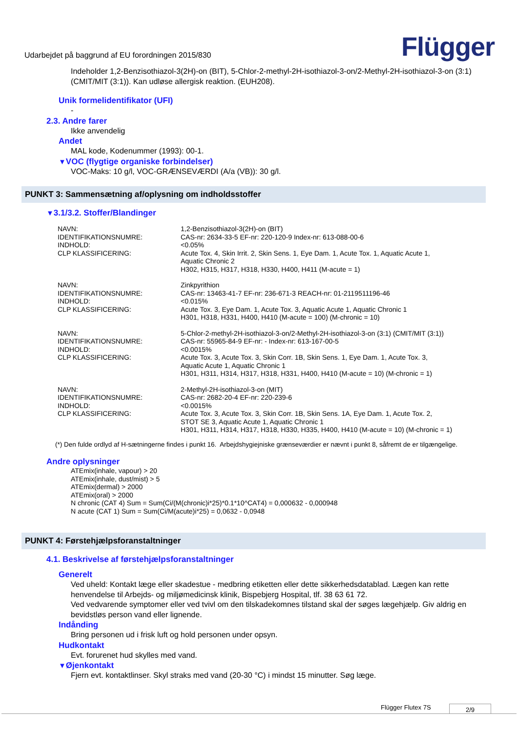Udarbejdet på baggrund af EU forordningen 2015/830 Flügger
Indeholder 1,2-Benzisothiazol-3(2H)-on (BIT), 5-Chlor-2-methyl-2H-isothiazol-3-on/2-Methyl-2H-isothiazol-3-on (3:1) (CMIT/MIT (3:1)). Kan udløse allergisk reaktion. (EUH208).
Unik formelidentifikator (UFI)
-
2.3. Andre farer
Ikke anvendelig
Andet
MAL kode, Kodenummer (1993): 00-1.
▼VOC (flygtige organiske forbindelser)
VOC-Maks: 10 g/l, VOC-GRÆNSEVÆRDI (A/a (VB)): 30 g/l.
PUNKT 3: Sammensætning af/oplysning om indholdsstoffer
▼3.1/3.2. Stoffer/Blandinger
| NAVN: | 1,2-Benzisothiazol-3(2H)-on (BIT) |
| IDENTIFIKATIONSNUMRE: | CAS-nr: 2634-33-5 EF-nr: 220-120-9 Index-nr: 613-088-00-6 |
| INDHOLD: | <0.05% |
| CLP KLASSIFICERING: | Acute Tox. 4, Skin Irrit. 2, Skin Sens. 1, Eye Dam. 1, Acute Tox. 1, Aquatic Acute 1, Aquatic Chronic 2 H302, H315, H317, H318, H330, H400, H411 (M-acute = 1) |
| NAVN: | Zinkpyrithion |
| IDENTIFIKATIONSNUMRE: | CAS-nr: 13463-41-7 EF-nr: 236-671-3 REACH-nr: 01-2119511196-46 |
| INDHOLD: | <0.015% |
| CLP KLASSIFICERING: | Acute Tox. 3, Eye Dam. 1, Acute Tox. 3, Aquatic Acute 1, Aquatic Chronic 1 H301, H318, H331, H400, H410 (M-acute = 100) (M-chronic = 10) |
| NAVN: | 5-Chlor-2-methyl-2H-isothiazol-3-on/2-Methyl-2H-isothiazol-3-on (3:1) (CMIT/MIT (3:1)) |
| IDENTIFIKATIONSNUMRE: | CAS-nr: 55965-84-9 EF-nr: - Index-nr: 613-167-00-5 |
| INDHOLD: | <0.0015% |
| CLP KLASSIFICERING: | Acute Tox. 3, Acute Tox. 3, Skin Corr. 1B, Skin Sens. 1, Eye Dam. 1, Acute Tox. 3, Aquatic Acute 1, Aquatic Chronic 1 H301, H311, H314, H317, H318, H331, H400, H410 (M-acute = 10) (M-chronic = 1) |
| NAVN: | 2-Methyl-2H-isothiazol-3-on (MIT) |
| IDENTIFIKATIONSNUMRE: | CAS-nr: 2682-20-4 EF-nr: 220-239-6 |
| INDHOLD: | <0.0015% |
| CLP KLASSIFICERING: | Acute Tox. 3, Acute Tox. 3, Skin Corr. 1B, Skin Sens. 1A, Eye Dam. 1, Acute Tox. 2, STOT SE 3, Aquatic Acute 1, Aquatic Chronic 1 H301, H311, H314, H317, H318, H330, H335, H400, H410 (M-acute = 10) (M-chronic = 1) |
(*) Den fulde ordlyd af H-sætningerne findes i punkt 16. Arbejdshygiejniske grænseværdier er nævnt i punkt 8, såfremt de er tilgængelige.
Andre oplysninger
ATEmix(inhale, vapour) > 20
ATEmix(inhale, dust/mist) > 5
ATEmix(dermal) > 2000
ATEmix(oral) > 2000
N chronic (CAT 4) Sum = Sum(Ci/(M(chronic)i*25)*0.1*10^CAT4) = 0,000632 - 0,000948
N acute (CAT 1) Sum = Sum(Ci/M(acute)i*25) = 0,0632 - 0,0948
PUNKT 4: Førstehjælpsforanstaltninger
4.1. Beskrivelse af førstehjælpsforanstaltninger
Generelt
Ved uheld: Kontakt læge eller skadestue - medbring etiketten eller dette sikkerhedsdatablad. Lægen kan rette henvendelse til Arbejds- og miljømedicinsk klinik, Bispebjerg Hospital, tlf. 38 63 61 72.
Ved vedvarende symptomer eller ved tvivl om den tilskadekomnes tilstand skal der søges lægehjælp. Giv aldrig en bevidstløs person vand eller lignende.
Indånding
Bring personen ud i frisk luft og hold personen under opsyn.
Hudkontakt
Evt. forurenet hud skylles med vand.
▼Øjenkontakt
Fjern evt. kontaktlinser. Skyl straks med vand (20-30 °C) i mindst 15 minutter. Søg læge.
Flügger Flutex 7S 2/9